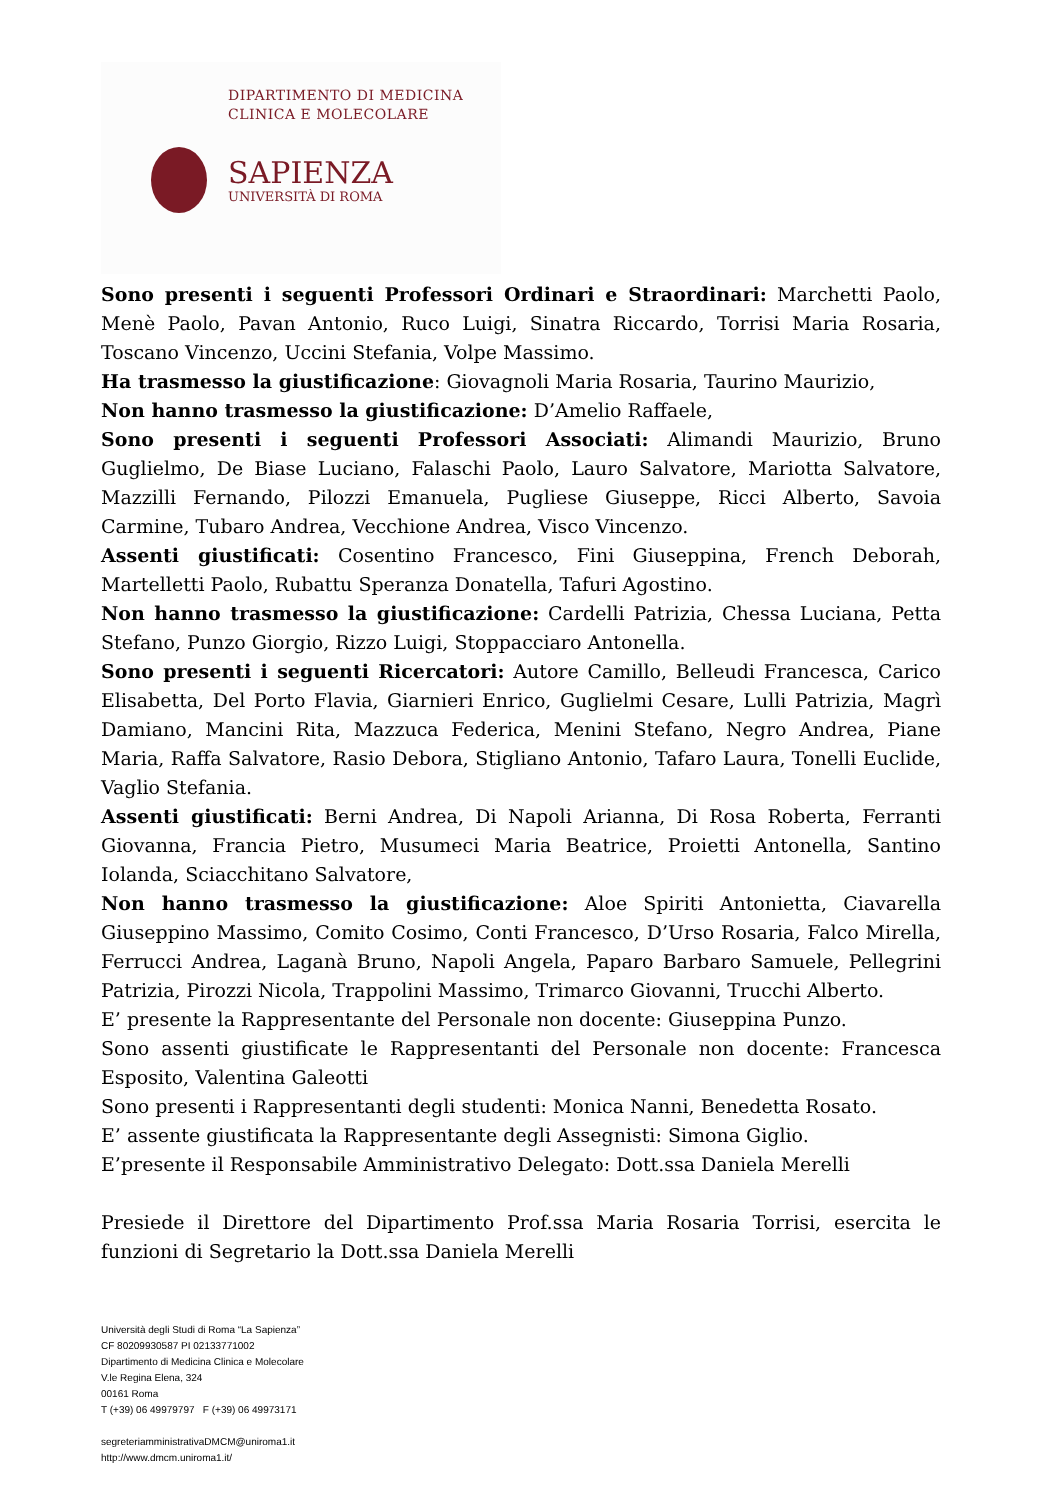DIPARTIMENTO DI MEDICINA
CLINICA E MOLECOLARE
SAPIENZA
UNIVERSITÀ DI ROMA
Sono presenti i seguenti Professori Ordinari e Straordinari: Marchetti Paolo, Menè Paolo, Pavan Antonio, Ruco Luigi, Sinatra Riccardo, Torrisi Maria Rosaria, Toscano Vincenzo, Uccini Stefania, Volpe Massimo.
Ha trasmesso la giustificazione: Giovagnoli Maria Rosaria, Taurino Maurizio,
Non hanno trasmesso la giustificazione: D’Amelio Raffaele,
Sono presenti i seguenti Professori Associati: Alimandi Maurizio, Bruno Guglielmo, De Biase Luciano, Falaschi Paolo, Lauro Salvatore, Mariotta Salvatore, Mazzilli Fernando, Pilozzi Emanuela, Pugliese Giuseppe, Ricci Alberto, Savoia Carmine, Tubaro Andrea, Vecchione Andrea, Visco Vincenzo.
Assenti giustificati: Cosentino Francesco, Fini Giuseppina, French Deborah, Martelletti Paolo, Rubattu Speranza Donatella, Tafuri Agostino.
Non hanno trasmesso la giustificazione: Cardelli Patrizia, Chessa Luciana, Petta Stefano, Punzo Giorgio, Rizzo Luigi, Stoppacciaro Antonella.
Sono presenti i seguenti Ricercatori: Autore Camillo, Belleudi Francesca, Carico Elisabetta, Del Porto Flavia, Giarnieri Enrico, Guglielmi Cesare, Lulli Patrizia, Magrì Damiano, Mancini Rita, Mazzuca Federica, Menini Stefano, Negro Andrea, Piane Maria, Raffa Salvatore, Rasio Debora, Stigliano Antonio, Tafaro Laura, Tonelli Euclide, Vaglio Stefania.
Assenti giustificati: Berni Andrea, Di Napoli Arianna, Di Rosa Roberta, Ferranti Giovanna, Francia Pietro, Musumeci Maria Beatrice, Proietti Antonella, Santino Iolanda, Sciacchitano Salvatore,
Non hanno trasmesso la giustificazione: Aloe Spiriti Antonietta, Ciavarella Giuseppino Massimo, Comito Cosimo, Conti Francesco, D’Urso Rosaria, Falco Mirella, Ferrucci Andrea, Laganà Bruno, Napoli Angela, Paparo Barbaro Samuele, Pellegrini Patrizia, Pirozzi Nicola, Trappolini Massimo, Trimarco Giovanni, Trucchi Alberto.
E’ presente la Rappresentante del Personale non docente: Giuseppina Punzo.
Sono assenti giustificate le Rappresentanti del Personale non docente: Francesca Esposito, Valentina Galeotti
Sono presenti i Rappresentanti degli studenti: Monica Nanni, Benedetta Rosato.
E’ assente giustificata la Rappresentante degli Assegnisti: Simona Giglio.
E’presente il Responsabile Amministrativo Delegato: Dott.ssa Daniela Merelli
Presiede il Direttore del Dipartimento Prof.ssa Maria Rosaria Torrisi, esercita le funzioni di Segretario la Dott.ssa Daniela Merelli
Università degli Studi di Roma “La Sapienza”
CF 80209930587 PI 02133771002
Dipartimento di Medicina Clinica e Molecolare
V.le Regina Elena, 324
00161 Roma
T (+39) 06 49979797 F (+39) 06 49973171
segreteriamministrativaDMCM@uniroma1.it
http://www.dmcm.uniroma1.it/